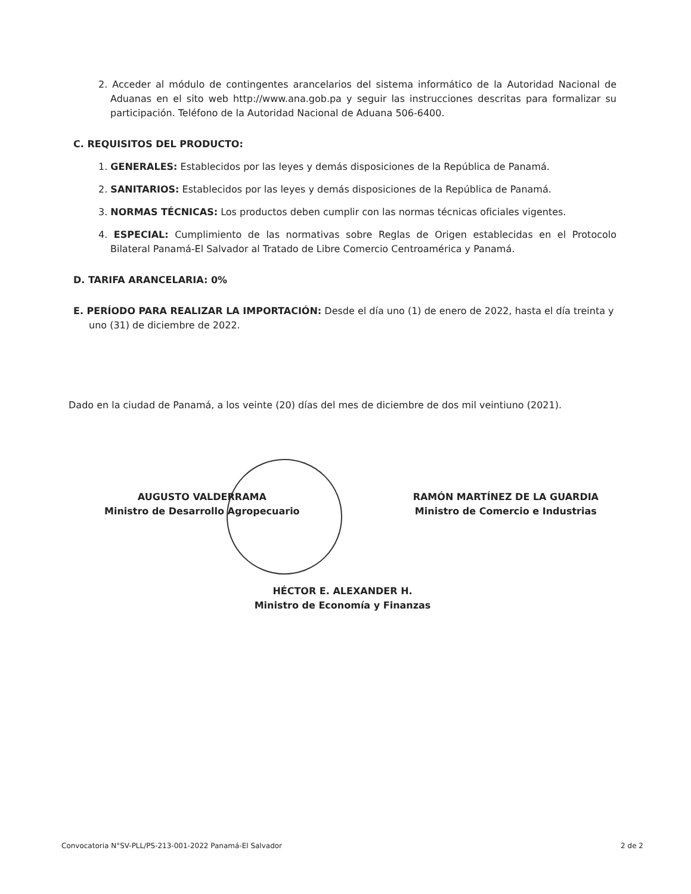2. Acceder al módulo de contingentes arancelarios del sistema informático de la Autoridad Nacional de Aduanas en el sito web http://www.ana.gob.pa y seguir las instrucciones descritas para formalizar su participación. Teléfono de la Autoridad Nacional de Aduana 506-6400.
C. REQUISITOS DEL PRODUCTO:
1. GENERALES: Establecidos por las leyes y demás disposiciones de la República de Panamá.
2. SANITARIOS: Establecidos por las leyes y demás disposiciones de la República de Panamá.
3. NORMAS TÉCNICAS: Los productos deben cumplir con las normas técnicas oficiales vigentes.
4. ESPECIAL: Cumplimiento de las normativas sobre Reglas de Origen establecidas en el Protocolo Bilateral Panamá-El Salvador al Tratado de Libre Comercio Centroamérica y Panamá.
D. TARIFA ARANCELARIA: 0%
E. PERÍODO PARA REALIZAR LA IMPORTACIÓN: Desde el día uno (1) de enero de 2022, hasta el día treinta y uno (31) de diciembre de 2022.
Dado en la ciudad de Panamá, a los veinte (20) días del mes de diciembre de dos mil veintiuno (2021).
AUGUSTO VALDERRAMA
Ministro de Desarrollo Agropecuario
RAMÓN MARTÍNEZ DE LA GUARDIA
Ministro de Comercio e Industrias
HÉCTOR E. ALEXANDER H.
Ministro de Economía y Finanzas
Convocatoria N°SV-PLL/PS-213-001-2022 Panamá-El Salvador 2 de 2